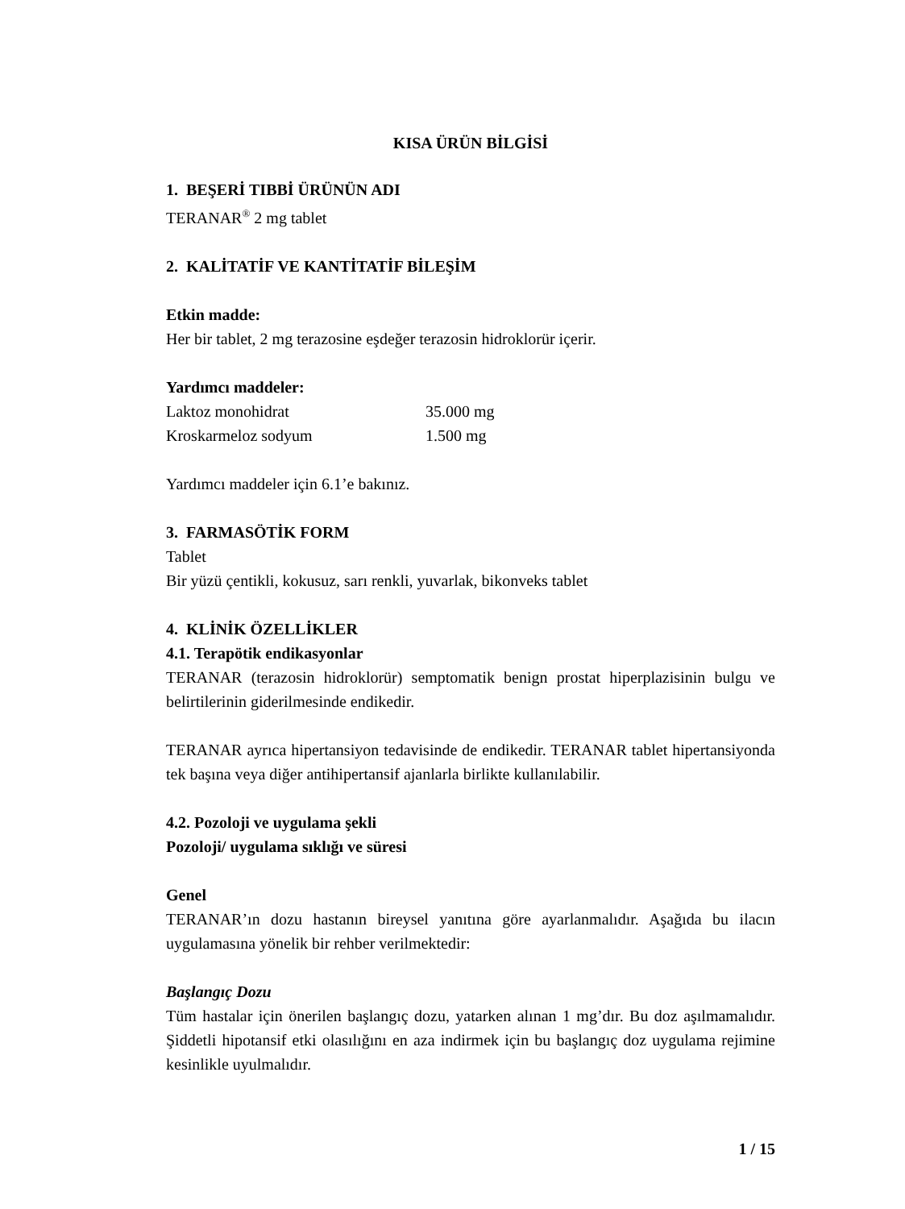KISA ÜRÜN BİLGİSİ
1. BEŞERİ TIBBİ ÜRÜNÜN ADI
TERANAR<sup>®</sup> 2 mg tablet
2. KALİTATİF VE KANTİTATİF BİLEŞİM
Etkin madde:
Her bir tablet, 2 mg terazosine eşdeğer terazosin hidroklorür içerir.
Yardımcı maddeler:
| Laktoz monohidrat | 35.000 mg |
| Kroskarmeloz sodyum | 1.500 mg |
Yardımcı maddeler için 6.1’e bakınız.
3. FARMASÖTİK FORM
Tablet
Bir yüzü çentikli, kokusuz, sarı renkli, yuvarlak, bikonveks tablet
4. KLİNİK ÖZELLİKLER
4.1. Terapötik endikasyonlar
TERANAR (terazosin hidroklorür) semptomatik benign prostat hiperplazisinin bulgu ve belirtilerinin giderilmesinde endikedir.
TERANAR ayrıca hipertansiyon tedavisinde de endikedir. TERANAR tablet hipertansiyonda tek başına veya diğer antihipertansif ajanlarla birlikte kullanılabilir.
4.2. Pozoloji ve uygulama şekli
Pozoloji/ uygulama sıklığı ve süresi
Genel
TERANAR’ın dozu hastanın bireysel yanıtına göre ayarlanmalıdır. Aşağıda bu ilacın uygulamasına yönelik bir rehber verilmektedir:
Başlangıç Dozu
Tüm hastalar için önerilen başlangıç dozu, yatarken alınan 1 mg’dır. Bu doz aşılmamalıdır. Şiddetli hipotansif etki olasılığını en aza indirmek için bu başlangıç doz uygulama rejimine kesinlikle uyulmalıdır.
1 / 15